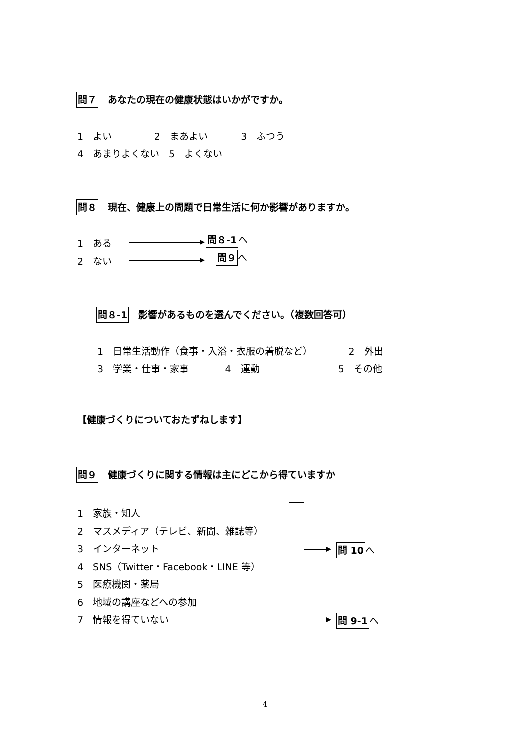問７　あなたの現在の健康状態はいかがですか。
1　よい 2　まあよい 3　ふつう
4　あまりよくない　5　よくない
問８　現在、健康上の問題で日常生活に何か影響がありますか。
1　ある
問８-1へ
2　ない
問９へ
問８-1　影響があるものを選んでください。（複数回答可）
1　日常生活動作（食事・入浴・衣服の着脱など） 2　外出
3　学業・仕事・家事 4　運動 5　その他
【健康づくりについておたずねします】
問９　健康づくりに関する情報は主にどこから得ていますか
1　家族・知人 2　マスメディア（テレビ、新聞、雑誌等） 3　インターネット 4　SNS（Twitter・Facebook・LINE 等） 5　医療機関・薬局 6　地域の講座などへの参加 7　情報を得ていない
問 10へ
問 9-1へ
4